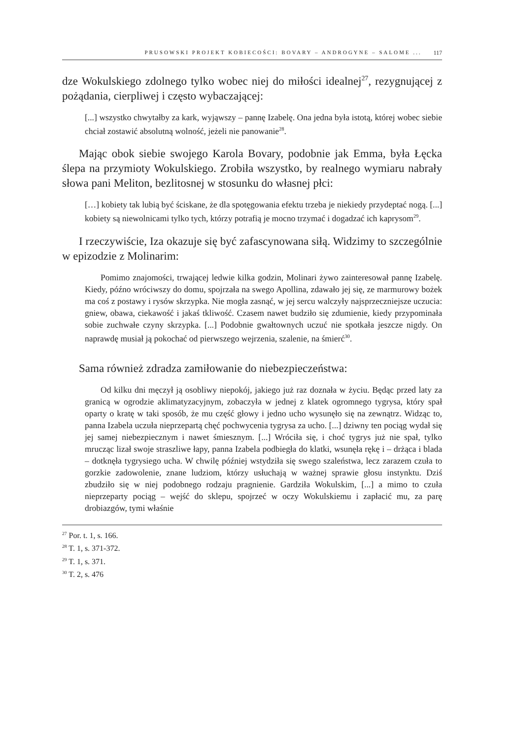PRUSOWSKI PROJEKT KOBIECOŚCI: BOVARY – ANDROGYNE – SALOME ... 117
dze Wokulskiego zdolnego tylko wobec niej do miłości idealnej<sup>27</sup>, rezygnującej z pożądania, cierpliwej i często wybaczającej:
[...] wszystko chwytałby za kark, wyjąwszy – pannę Izabelę. Ona jedna była istotą, której wobec siebie chciał zostawić absolutną wolność, jeżeli nie panowanie<sup>28</sup>.
Mając obok siebie swojego Karola Bovary, podobnie jak Emma, była Łęcka ślepa na przymioty Wokulskiego. Zrobiła wszystko, by realnego wymiaru nabrały słowa pani Meliton, bezlitosnej w stosunku do własnej płci:
[…] kobiety tak lubią być ściskane, że dla spotęgowania efektu trzeba je niekiedy przydeptać nogą. [...] kobiety są niewolnicami tylko tych, którzy potrafią je mocno trzymać i dogadzać ich kaprysom<sup>29</sup>.
I rzeczywiście, Iza okazuje się być zafascynowana siłą. Widzimy to szczególnie w epizodzie z Molinarim:
Pomimo znajomości, trwającej ledwie kilka godzin, Molinari żywo zainteresował pannę Izabelę. Kiedy, późno wróciwszy do domu, spojrzała na swego Apollina, zdawało jej się, ze marmurowy bożek ma coś z postawy i rysów skrzypka. Nie mogła zasnąć, w jej sercu walczyły najsprzeczniejsze uczucia: gniew, obawa, ciekawość i jakaś tkliwość. Czasem nawet budziło się zdumienie, kiedy przypominała sobie zuchwałe czyny skrzypka. [...] Podobnie gwałtownych uczuć nie spotkała jeszcze nigdy. On naprawdę musiał ją pokochać od pierwszego wejrzenia, szalenie, na śmierć<sup>30</sup>.
Sama również zdradza zamiłowanie do niebezpieczeństwa:
Od kilku dni męczył ją osobliwy niepokój, jakiego już raz doznała w życiu. Będąc przed laty za granicą w ogrodzie aklimatyzacyjnym, zobaczyła w jednej z klatek ogromnego tygrysa, który spał oparty o kratę w taki sposób, że mu część głowy i jedno ucho wysunęło się na zewnątrz. Widząc to, panna Izabela uczuła nieprzepartą chęć pochwycenia tygrysa za ucho. [...] dziwny ten pociąg wydał się jej samej niebezpiecznym i nawet śmiesznym. [...] Wróciła się, i choć tygrys już nie spał, tylko mrucząc lizał swoje straszliwe łapy, panna Izabela podbiegła do klatki, wsunęła rękę i – drżąca i blada – dotknęła tygrysiego ucha. W chwilę później wstydziła się swego szaleństwa, lecz zarazem czuła to gorzkie zadowolenie, znane ludziom, którzy usłuchają w ważnej sprawie głosu instynktu. Dziś zbudziło się w niej podobnego rodzaju pragnienie. Gardziła Wokulskim, [...] a mimo to czuła nieprzeparty pociąg – wejść do sklepu, spojrzeć w oczy Wokulskiemu i zapłacić mu, za parę drobiazgów, tymi właśnie
<sup>27</sup> Por. t. 1, s. 166.
<sup>28</sup> T. 1, s. 371-372.
<sup>29</sup> T. 1, s. 371.
<sup>30</sup> T. 2, s. 476